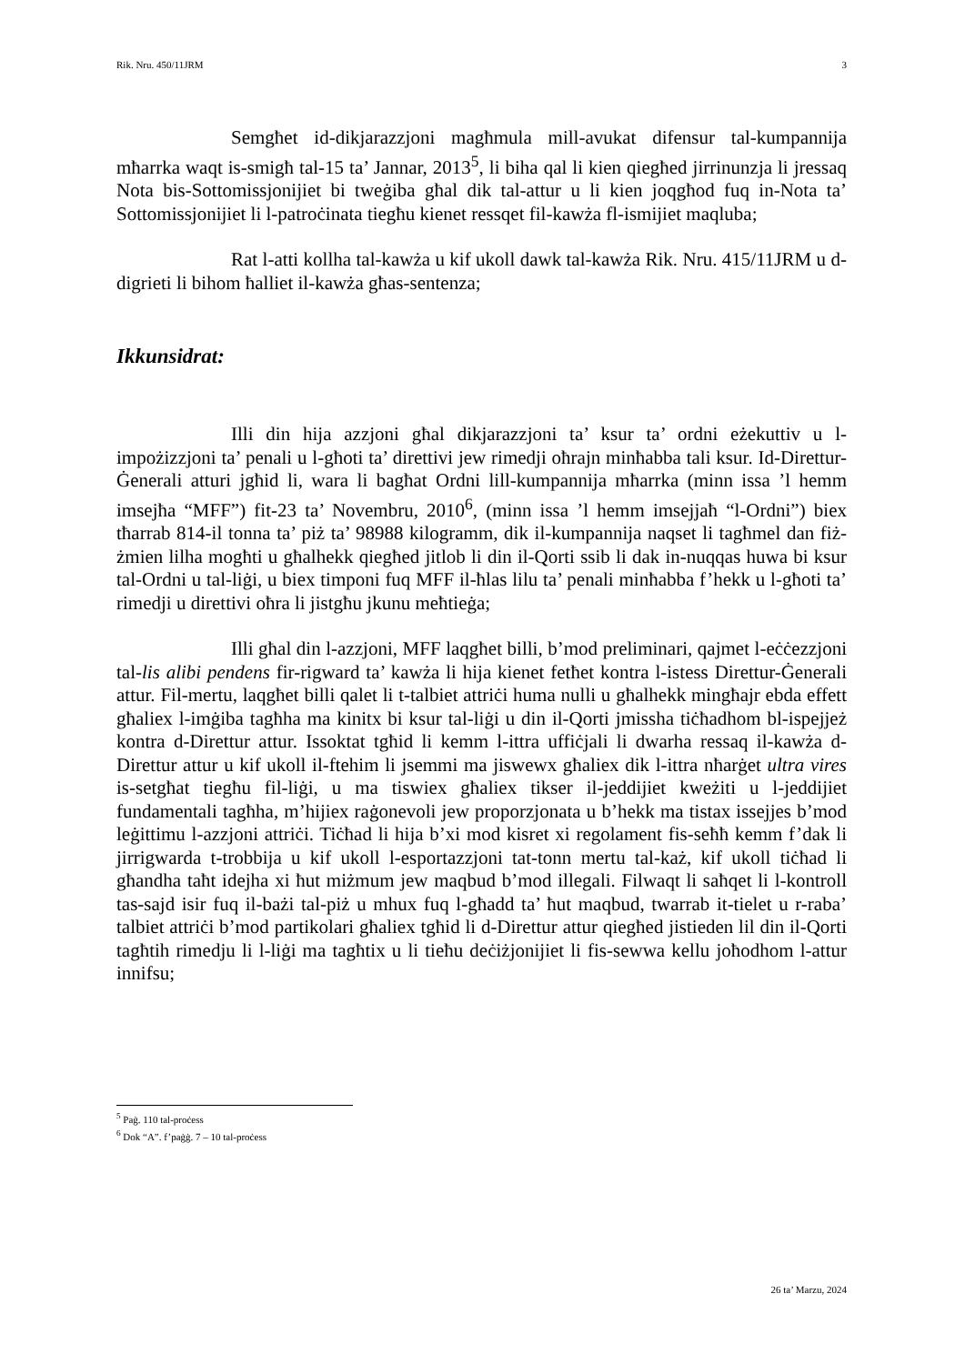Rik. Nru. 450/11JRM 3
Semgħet id-dikjarazzjoni magħmula mill-avukat difensur tal-kumpannija mħarrka waqt is-smigħ tal-15 ta’ Jannar, 2013<sup>5</sup>, li biha qal li kien qiegħed jirrinunzja li jressaq Nota bis-Sottomissjonijiet bi tweġiba għal dik tal-attur u li kien joqgħod fuq in-Nota ta’ Sottomissjonijiet li l-patroċinata tiegħu kienet ressqet fil-kawża fl-ismijiet maqluba;
Rat l-atti kollha tal-kawża u kif ukoll dawk tal-kawża Rik. Nru. 415/11JRM u d-digrieti li bihom ħalliet il-kawża għas-sentenza;
Ikkunsidrat:
Illi din hija azzjoni għal dikjarazzjoni ta’ ksur ta’ ordni eżekuttiv u l-impożizzjoni ta’ penali u l-għoti ta’ direttivi jew rimedji oħrajn minħabba tali ksur. Id-Direttur-Ġenerali atturi jgħid li, wara li bagħat Ordni lill-kumpannija mħarrka (minn issa ’l hemm imsejħa “MFF”) fit-23 ta’ Novembru, 2010<sup>6</sup>, (minn issa ’l hemm imsejjaħ “l-Ordni”) biex tħarrab 814-il tonna ta’ piż ta’ 98988 kilogramm, dik il-kumpannija naqset li tagħmel dan fiż-żmien lilha mogħti u għalhekk qiegħed jitlob li din il-Qorti ssib li dak in-nuqqas huwa bi ksur tal-Ordni u tal-liġi, u biex timponi fuq MFF il-ħlas lilu ta’ penali minħabba f’hekk u l-għoti ta’ rimedji u direttivi oħra li jistgħu jkunu meħtieġa;
Illi għal din l-azzjoni, MFF laqgħet billi, b’mod preliminari, qajmet l-eċċezzjoni tal-lis alibi pendens fir-rigward ta’ kawża li hija kienet fetħet kontra l-istess Direttur-Ġenerali attur. Fil-mertu, laqgħet billi qalet li t-talbiet attriċi huma nulli u għalhekk mingħajr ebda effett għaliex l-imġiba tagħha ma kinitx bi ksur tal-liġi u din il-Qorti jmissha tiċħadhom bl-ispejjeż kontra d-Direttur attur. Issoktat tgħid li kemm l-ittra uffiċjali li dwarha ressaq il-kawża d-Direttur attur u kif ukoll il-ftehim li jsemmi ma jiswewx għaliex dik l-ittra nħarġet ultra vires is-setgħat tiegħu fil-liġi, u ma tiswiex għaliex tikser il-jeddijiet kweżiti u l-jeddijiet fundamentali tagħha, m’hijiex raġonevoli jew proporzjonata u b’hekk ma tistax issejjes b’mod leġittimu l-azzjoni attriċi. Tiċħad li hija b’xi mod kisret xi regolament fis-seħħ kemm f’dak li jirrigwarda t-trobbija u kif ukoll l-esportazzjoni tat-tonn mertu tal-każ, kif ukoll tiċħad li għandha taħt idejha xi ħut miżmum jew maqbud b’mod illegali. Filwaqt li saħqet li l-kontroll tas-sajd isir fuq il-bażi tal-piż u mhux fuq l-għadd ta’ ħut maqbud, twarrab it-tielet u r-raba’ talbiet attriċi b’mod partikolari għaliex tgħid li d-Direttur attur qiegħed jistieden lil din il-Qorti tagħtih rimedju li l-liġi ma tagħtix u li tieħu deċiżjonijiet li fis-sewwa kellu joħodhom l-attur innifsu;
<sup>5</sup> Paġ. 110 tal-proċess
<sup>6</sup> Dok “A”. f’paġġ. 7 – 10 tal-proċess
26 ta’ Marzu, 2024